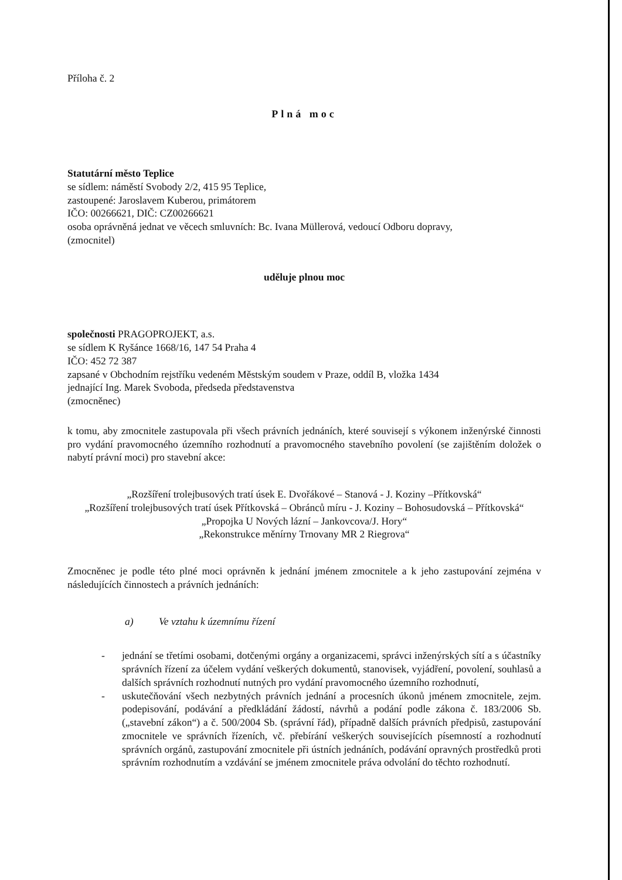Příloha č. 2
Plná moc
Statutární město Teplice
se sídlem: náměstí Svobody 2/2, 415 95 Teplice,
zastoupené: Jaroslavem Kuberou, primátorem
IČO: 00266621, DIČ: CZ00266621
osoba oprávněná jednat ve věcech smluvních: Bc. Ivana Müllerová, vedoucí Odboru dopravy,
(zmocnitel)
uděluje plnou moc
společnosti PRAGOPROJEKT, a.s.
se sídlem K Ryšánce 1668/16, 147 54 Praha 4
IČO: 452 72 387
zapsané v Obchodním rejstříku vedeném Městským soudem v Praze, oddíl B, vložka 1434
jednající Ing. Marek Svoboda, předseda představenstva
(zmocněnec)
k tomu, aby zmocnitele zastupovala při všech právních jednáních, které souvisejí s výkonem inženýrské činnosti pro vydání pravomocného územního rozhodnutí a pravomocného stavebního povolení (se zajištěním doložek o nabytí právní moci) pro stavební akce:
„Rozšíření trolejbusových tratí úsek E. Dvořákové – Stanová - J. Koziny –Přítkovská“
„Rozšíření trolejbusových tratí úsek Přítkovská – Obránců míru - J. Koziny – Bohosudovská – Přítkovská“
„Propojka U Nových lázní – Jankovcova/J. Hory“
„Rekonstrukce měnírny Trnovany MR 2 Riegrova“
Zmocněnec je podle této plné moci oprávněn k jednání jménem zmocnitele a k jeho zastupování zejména v následujících činnostech a právních jednáních:
a) Ve vztahu k územnímu řízení
- jednání se třetími osobami, dotčenými orgány a organizacemi, správci inženýrských sítí a s účastníky správních řízení za účelem vydání veškerých dokumentů, stanovisek, vyjádření, povolení, souhlasů a dalších správních rozhodnutí nutných pro vydání pravomocného územního rozhodnutí,
- uskutečňování všech nezbytných právních jednání a procesních úkonů jménem zmocnitele, zejm. podepisování, podávání a předkládání žádostí, návrhů a podání podle zákona č. 183/2006 Sb. („stavební zákon“) a č. 500/2004 Sb. (správní řád), případně dalších právních předpisů, zastupování zmocnitele ve správních řízeních, vč. přebírání veškerých souvisejících písemností a rozhodnutí správních orgánů, zastupování zmocnitele při ústních jednáních, podávání opravných prostředků proti správním rozhodnutím a vzdávání se jménem zmocnitele práva odvolání do těchto rozhodnutí.